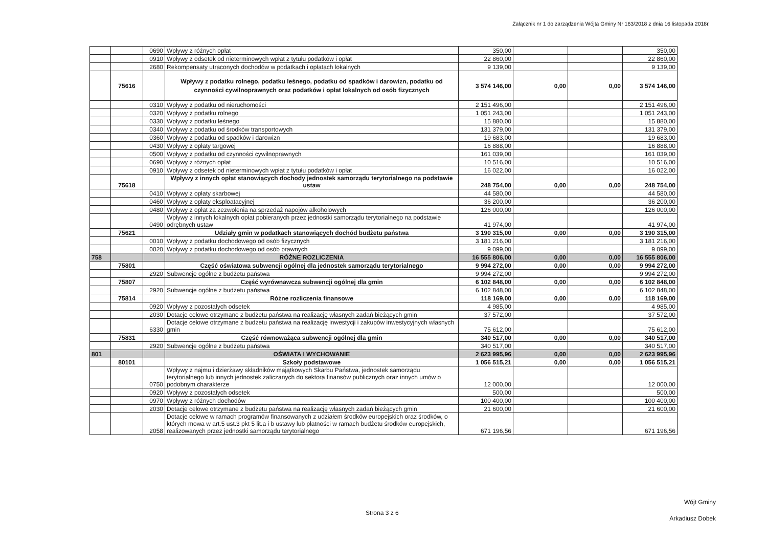Załącznik nr 1 do zarządzenia Wójta Gminy Nr 163/2018 z dnia 16 listopada 2018r.
| | | 0690 | Wpływy z różnych opłat | 350,00 | | | 350,00 |
| | | 0910 | Wpływy z odsetek od nieterminowych wpłat z tytułu podatków i opłat | 22 860,00 | | | 22 860,00 |
| | | 2680 | Rekompensaty utraconych dochodów w podatkach i opłatach lokalnych | 9 139,00 | | | 9 139,00 |
| | 75616 | | Wpływy z podatku rolnego, podatku leśnego, podatku od spadków i darowizn, podatku od czynności cywilnoprawnych oraz podatków i opłat lokalnych od osób fizycznych | 3 574 146,00 | 0,00 | 0,00 | 3 574 146,00 |
| | | 0310 | Wpływy z podatku od nieruchomości | 2 151 496,00 | | | 2 151 496,00 |
| | | 0320 | Wpływy z podatku rolnego | 1 051 243,00 | | | 1 051 243,00 |
| | | 0330 | Wpływy z podatku leśnego | 15 880,00 | | | 15 880,00 |
| | | 0340 | Wpływy z podatku od środków transportowych | 131 379,00 | | | 131 379,00 |
| | | 0360 | Wpływy z podatku od spadków i darowizn | 19 683,00 | | | 19 683,00 |
| | | 0430 | Wpływy z opłaty targowej | 16 888,00 | | | 16 888,00 |
| | | 0500 | Wpływy z podatku od czynności cywilnoprawnych | 161 039,00 | | | 161 039,00 |
| | | 0690 | Wpływy z różnych opłat | 10 516,00 | | | 10 516,00 |
| | | 0910 | Wpływy z odsetek od nieterminowych wpłat z tytułu podatków i opłat | 16 022,00 | | | 16 022,00 |
| | 75618 | | Wpływy z innych opłat stanowiących dochody jednostek samorządu terytorialnego na podstawie ustaw | 248 754,00 | 0,00 | 0,00 | 248 754,00 |
| | | 0410 | Wpływy z opłaty skarbowej | 44 580,00 | | | 44 580,00 |
| | | 0460 | Wpływy z opłaty eksploatacyjnej | 36 200,00 | | | 36 200,00 |
| | | 0480 | Wpływy z opłat za zezwolenia na sprzedaż napojów alkoholowych | 126 000,00 | | | 126 000,00 |
| | | 0490 | Wpływy z innych lokalnych opłat pobieranych przez jednostki samorządu terytorialnego na podstawie odrębnych ustaw | 41 974,00 | | | 41 974,00 |
| | 75621 | | Udziały gmin w podatkach stanowiących dochód budżetu państwa | 3 190 315,00 | 0,00 | 0,00 | 3 190 315,00 |
| | | 0010 | Wpływy z podatku dochodowego od osób fizycznych | 3 181 216,00 | | | 3 181 216,00 |
| | | 0020 | Wpływy z podatku dochodowego od osób prawnych | 9 099,00 | | | 9 099,00 |
| 758 | | | RÓŻNE ROZLICZENIA | 16 555 806,00 | 0,00 | 0,00 | 16 555 806,00 |
| | 75801 | | Część oświatowa subwencji ogólnej dla jednostek samorządu terytorialnego | 9 994 272,00 | 0,00 | 0,00 | 9 994 272,00 |
| | | 2920 | Subwencje ogólne z budżetu państwa | 9 994 272,00 | | | 9 994 272,00 |
| | 75807 | | Część wyrównawcza subwencji ogólnej dla gmin | 6 102 848,00 | 0,00 | 0,00 | 6 102 848,00 |
| | | 2920 | Subwencje ogólne z budżetu państwa | 6 102 848,00 | | | 6 102 848,00 |
| | 75814 | | Różne rozliczenia finansowe | 118 169,00 | 0,00 | 0,00 | 118 169,00 |
| | | 0920 | Wpływy z pozostałych odsetek | 4 985,00 | | | 4 985,00 |
| | | 2030 | Dotacje celowe otrzymane z budżetu państwa na realizację własnych zadań bieżących gmin | 37 572,00 | | | 37 572,00 |
| | | 6330 | Dotacje celowe otrzymane z budżetu państwa na realizację inwestycji i zakupów inwestycyjnych własnych gmin | 75 612,00 | | | 75 612,00 |
| | 75831 | | Część równoważąca subwencji ogólnej dla gmin | 340 517,00 | 0,00 | 0,00 | 340 517,00 |
| | | 2920 | Subwencje ogólne z budżetu państwa | 340 517,00 | | | 340 517,00 |
| 801 | | | OŚWIATA I WYCHOWANIE | 2 623 995,96 | 0,00 | 0,00 | 2 623 995,96 |
| | 80101 | | Szkoły podstawowe | 1 056 515,21 | 0,00 | 0,00 | 1 056 515,21 |
| | | 0750 | Wpływy z najmu i dzierżawy składników majątkowych Skarbu Państwa, jednostek samorządu terytorialnego lub innych jednostek zaliczanych do sektora finansów publicznych oraz innych umów o podobnym charakterze | 12 000,00 | | | 12 000,00 |
| | | 0920 | Wpływy z pozostałych odsetek | 500,00 | | | 500,00 |
| | | 0970 | Wpływy z różnych dochodów | 100 400,00 | | | 100 400,00 |
| | | 2030 | Dotacje celowe otrzymane z budżetu państwa na realizację własnych zadań bieżących gmin | 21 600,00 | | | 21 600,00 |
| | | 2058 | Dotacje celowe w ramach programów finansowanych z udziałem środków europejskich oraz środków, o których mowa w art.5 ust.3 pkt 5 lit.a i b ustawy lub płatności w ramach budżetu środków europejskich, realizowanych przez jednostki samorządu terytorialnego | 671 196,56 | | | 671 196,56 |
Strona 3 z 6
Wójt Gminy
Arkadiusz Dobek